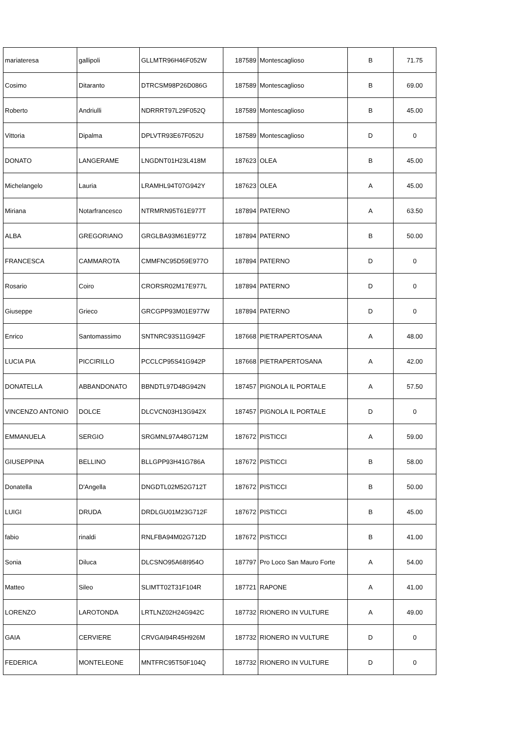| mariateresa | gallipoli | GLLMTR96H46F052W | 187589 | Montescaglioso | B | 71.75 |
| Cosimo | Ditaranto | DTRCSM98P26D086G | 187589 | Montescaglioso | B | 69.00 |
| Roberto | Andriulli | NDRRRT97L29F052Q | 187589 | Montescaglioso | B | 45.00 |
| Vittoria | Dipalma | DPLVTR93E67F052U | 187589 | Montescaglioso | D | 0 |
| DONATO | LANGERAME | LNGDNT01H23L418M | 187623 | OLEA | B | 45.00 |
| Michelangelo | Lauria | LRAMHL94T07G942Y | 187623 | OLEA | A | 45.00 |
| Miriana | Notarfrancesco | NTRMRN95T61E977T | 187894 | PATERNO | A | 63.50 |
| ALBA | GREGORIANO | GRGLBA93M61E977Z | 187894 | PATERNO | B | 50.00 |
| FRANCESCA | CAMMAROTA | CMMFNC95D59E977O | 187894 | PATERNO | D | 0 |
| Rosario | Coiro | CRORSR02M17E977L | 187894 | PATERNO | D | 0 |
| Giuseppe | Grieco | GRCGPP93M01E977W | 187894 | PATERNO | D | 0 |
| Enrico | Santomassimo | SNTNRC93S11G942F | 187668 | PIETRAPERTOSANA | A | 48.00 |
| LUCIA PIA | PICCIRILLO | PCCLCP95S41G942P | 187668 | PIETRAPERTOSANA | A | 42.00 |
| DONATELLA | ABBANDONATO | BBNDTL97D48G942N | 187457 | PIGNOLA IL PORTALE | A | 57.50 |
| VINCENZO ANTONIO | DOLCE | DLCVCN03H13G942X | 187457 | PIGNOLA IL PORTALE | D | 0 |
| EMMANUELA | SERGIO | SRGMNL97A48G712M | 187672 | PISTICCI | A | 59.00 |
| GIUSEPPINA | BELLINO | BLLGPP93H41G786A | 187672 | PISTICCI | B | 58.00 |
| Donatella | D'Angella | DNGDTL02M52G712T | 187672 | PISTICCI | B | 50.00 |
| LUIGI | DRUDA | DRDLGU01M23G712F | 187672 | PISTICCI | B | 45.00 |
| fabio | rinaldi | RNLFBA94M02G712D | 187672 | PISTICCI | B | 41.00 |
| Sonia | Diluca | DLCSNO95A68I954O | 187797 | Pro Loco San Mauro Forte | A | 54.00 |
| Matteo | Sileo | SLIMTT02T31F104R | 187721 | RAPONE | A | 41.00 |
| LORENZO | LAROTONDA | LRTLNZ02H24G942C | 187732 | RIONERO IN VULTURE | A | 49.00 |
| GAIA | CERVIERE | CRVGAI94R45H926M | 187732 | RIONERO IN VULTURE | D | 0 |
| FEDERICA | MONTELEONE | MNTFRC95T50F104Q | 187732 | RIONERO IN VULTURE | D | 0 |